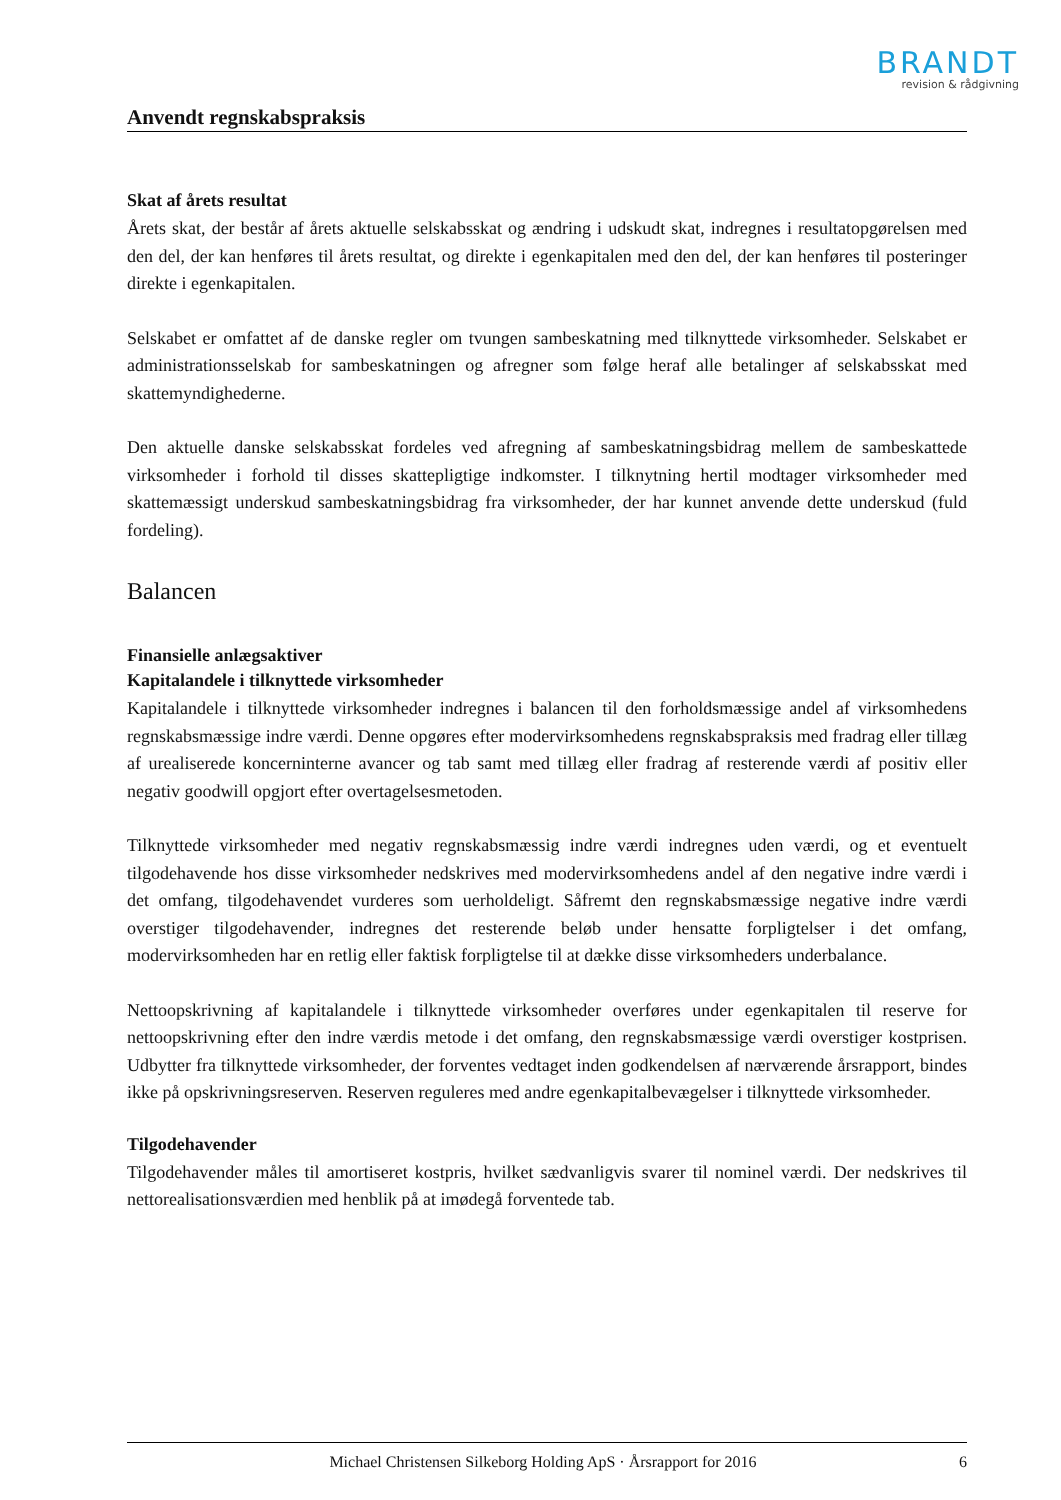BRANDT
revision & rådgivning
Anvendt regnskabspraksis
Skat af årets resultat
Årets skat, der består af årets aktuelle selskabsskat og ændring i udskudt skat, indregnes i resultatopgørelsen med den del, der kan henføres til årets resultat, og direkte i egenkapitalen med den del, der kan henføres til posteringer direkte i egenkapitalen.
Selskabet er omfattet af de danske regler om tvungen sambeskatning med tilknyttede virksomheder. Selskabet er administrationsselskab for sambeskatningen og afregner som følge heraf alle betalinger af selskabsskat med skattemyndighederne.
Den aktuelle danske selskabsskat fordeles ved afregning af sambeskatningsbidrag mellem de sambeskattede virksomheder i forhold til disses skattepligtige indkomster. I tilknytning hertil modtager virksomheder med skattemæssigt underskud sambeskatningsbidrag fra virksomheder, der har kunnet anvende dette underskud (fuld fordeling).
Balancen
Finansielle anlægsaktiver
Kapitalandele i tilknyttede virksomheder
Kapitalandele i tilknyttede virksomheder indregnes i balancen til den forholdsmæssige andel af virksomhedens regnskabsmæssige indre værdi. Denne opgøres efter modervirksomhedens regnskabspraksis med fradrag eller tillæg af urealiserede koncerninterne avancer og tab samt med tillæg eller fradrag af resterende værdi af positiv eller negativ goodwill opgjort efter overtagelsesmetoden.
Tilknyttede virksomheder med negativ regnskabsmæssig indre værdi indregnes uden værdi, og et eventuelt tilgodehavende hos disse virksomheder nedskrives med modervirksomhedens andel af den negative indre værdi i det omfang, tilgodehavendet vurderes som uerholdeligt. Såfremt den regnskabsmæssige negative indre værdi overstiger tilgodehavender, indregnes det resterende beløb under hensatte forpligtelser i det omfang, modervirksomheden har en retlig eller faktisk forpligtelse til at dække disse virksomheders underbalance.
Nettoopskrivning af kapitalandele i tilknyttede virksomheder overføres under egenkapitalen til reserve for nettoopskrivning efter den indre værdis metode i det omfang, den regnskabsmæssige værdi overstiger kostprisen. Udbytter fra tilknyttede virksomheder, der forventes vedtaget inden godkendelsen af nærværende årsrapport, bindes ikke på opskrivningsreserven. Reserven reguleres med andre egenkapitalbevægelser i tilknyttede virksomheder.
Tilgodehavender
Tilgodehavender måles til amortiseret kostpris, hvilket sædvanligvis svarer til nominel værdi. Der nedskrives til nettorealisationsværdien med henblik på at imødegå forventede tab.
Michael Christensen Silkeborg Holding ApS · Årsrapport for 2016 6